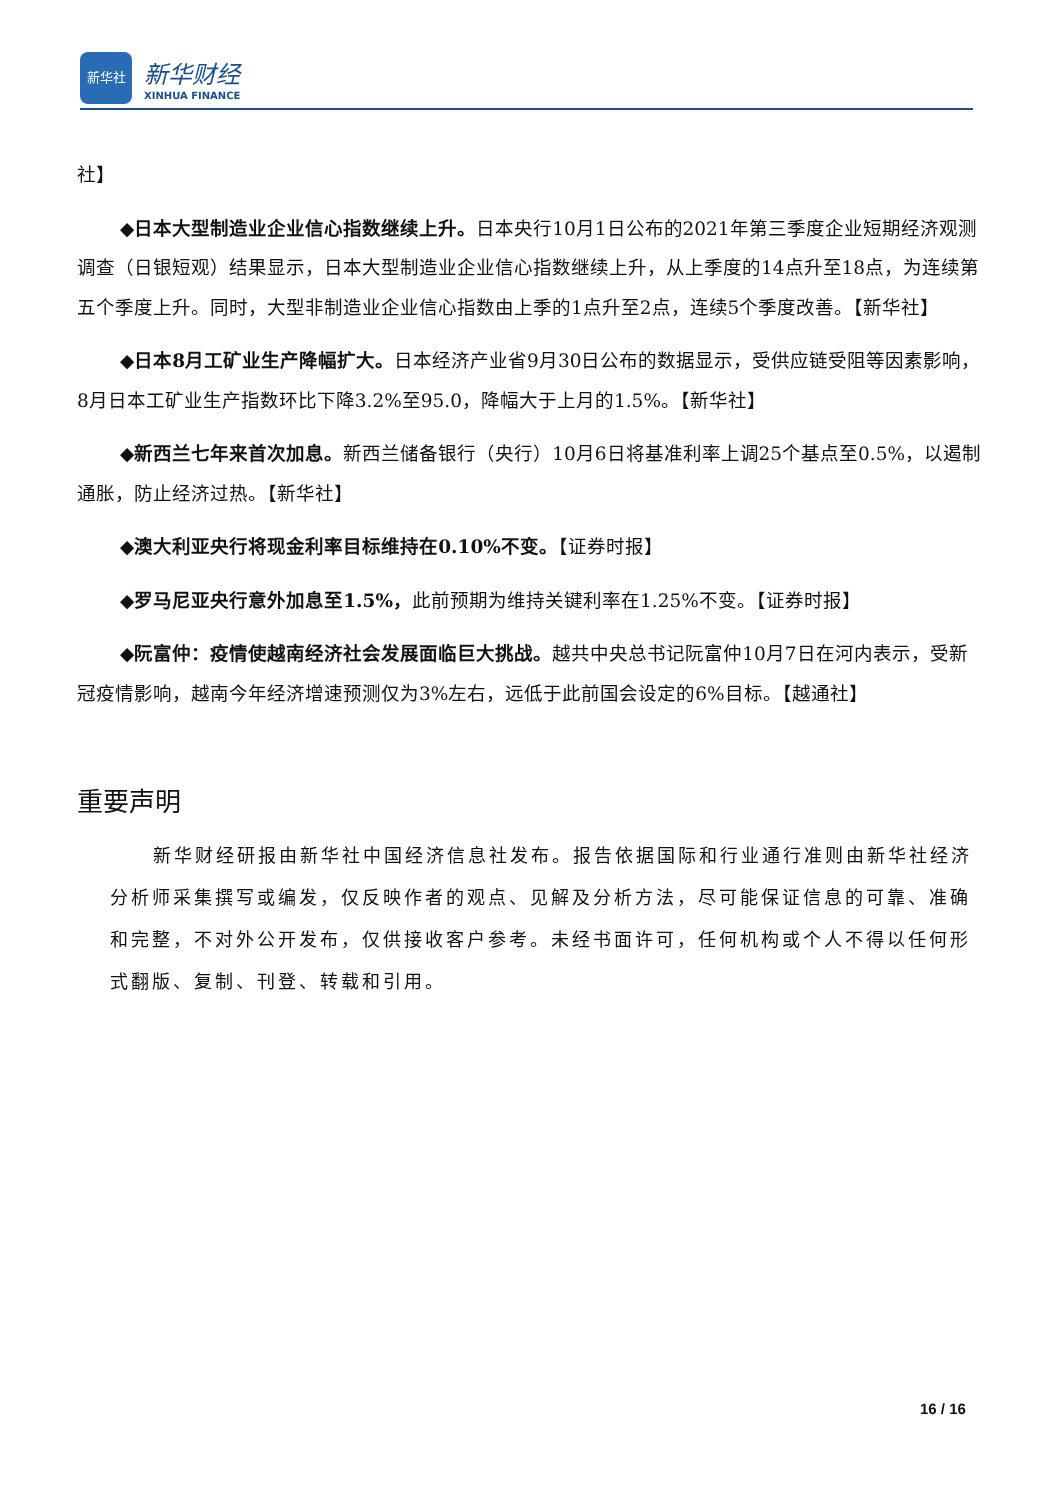新华社
新华财经
XINHUA FINANCE
社】
◆日本大型制造业企业信心指数继续上升。日本央行10月1日公布的2021年第三季度企业短期经济观测调查（日银短观）结果显示，日本大型制造业企业信心指数继续上升，从上季度的14点升至18点，为连续第五个季度上升。同时，大型非制造业企业信心指数由上季的1点升至2点，连续5个季度改善。【新华社】
◆日本8月工矿业生产降幅扩大。日本经济产业省9月30日公布的数据显示，受供应链受阻等因素影响，8月日本工矿业生产指数环比下降3.2%至95.0，降幅大于上月的1.5%。【新华社】
◆新西兰七年来首次加息。新西兰储备银行（央行）10月6日将基准利率上调25个基点至0.5%，以遏制通胀，防止经济过热。【新华社】
◆澳大利亚央行将现金利率目标维持在0.10%不变。【证券时报】
◆罗马尼亚央行意外加息至1.5%，此前预期为维持关键利率在1.25%不变。【证券时报】
◆阮富仲：疫情使越南经济社会发展面临巨大挑战。越共中央总书记阮富仲10月7日在河内表示，受新冠疫情影响，越南今年经济增速预测仅为3%左右，远低于此前国会设定的6%目标。【越通社】
重要声明
新华财经研报由新华社中国经济信息社发布。报告依据国际和行业通行准则由新华社经济分析师采集撰写或编发，仅反映作者的观点、见解及分析方法，尽可能保证信息的可靠、准确和完整，不对外公开发布，仅供接收客户参考。未经书面许可，任何机构或个人不得以任何形式翻版、复制、刊登、转载和引用。
16 / 16